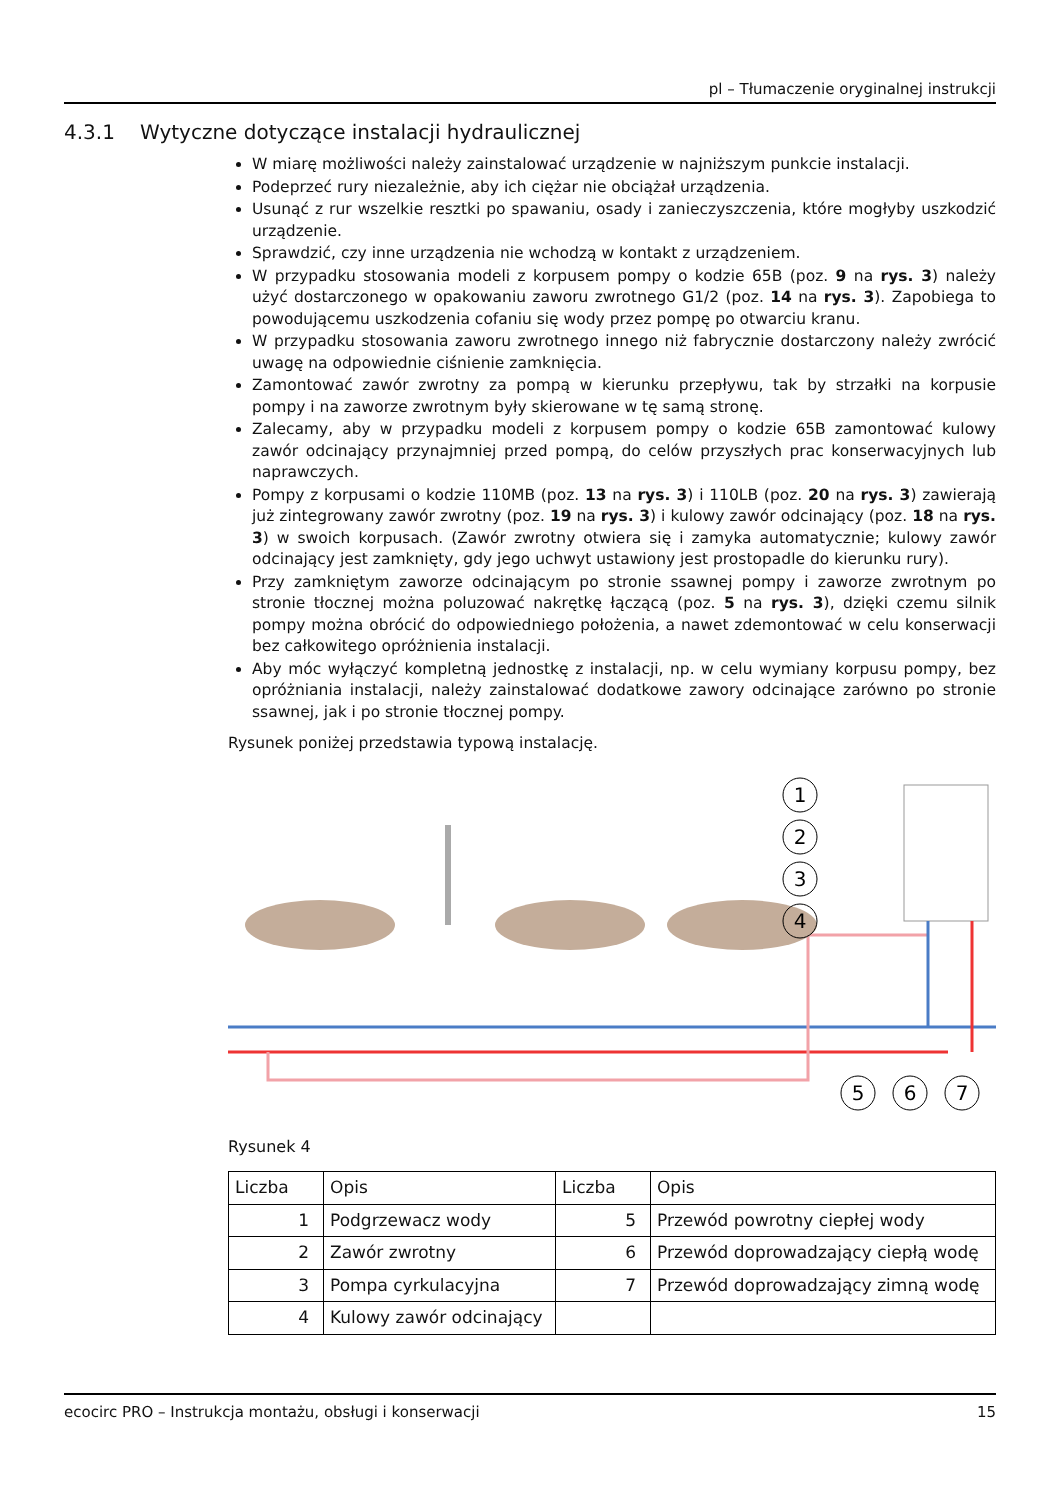pl – Tłumaczenie oryginalnej instrukcji
4.3.1 Wytyczne dotyczące instalacji hydraulicznej
W miarę możliwości należy zainstalować urządzenie w najniższym punkcie instalacji.
Podeprzeć rury niezależnie, aby ich ciężar nie obciążał urządzenia.
Usunąć z rur wszelkie resztki po spawaniu, osady i zanieczyszczenia, które mogłyby uszkodzić urządzenie.
Sprawdzić, czy inne urządzenia nie wchodzą w kontakt z urządzeniem.
W przypadku stosowania modeli z korpusem pompy o kodzie 65B (poz. 9 na rys. 3) należy użyć dostarczonego w opakowaniu zaworu zwrotnego G1/2 (poz. 14 na rys. 3). Zapobiega to powodującemu uszkodzenia cofaniu się wody przez pompę po otwarciu kranu.
W przypadku stosowania zaworu zwrotnego innego niż fabrycznie dostarczony należy zwrócić uwagę na odpowiednie ciśnienie zamknięcia.
Zamontować zawór zwrotny za pompą w kierunku przepływu, tak by strzałki na korpusie pompy i na zaworze zwrotnym były skierowane w tę samą stronę.
Zalecamy, aby w przypadku modeli z korpusem pompy o kodzie 65B zamontować kulowy zawór odcinający przynajmniej przed pompą, do celów przyszłych prac konserwacyjnych lub naprawczych.
Pompy z korpusami o kodzie 110MB (poz. 13 na rys. 3) i 110LB (poz. 20 na rys. 3) zawierają już zintegrowany zawór zwrotny (poz. 19 na rys. 3) i kulowy zawór odcinający (poz. 18 na rys. 3) w swoich korpusach. (Zawór zwrotny otwiera się i zamyka automatycznie; kulowy zawór odcinający jest zamknięty, gdy jego uchwyt ustawiony jest prostopadle do kierunku rury).
Przy zamkniętym zaworze odcinającym po stronie ssawnej pompy i zaworze zwrotnym po stronie tłocznej można poluzować nakrętkę łączącą (poz. 5 na rys. 3), dzięki czemu silnik pompy można obrócić do odpowiedniego położenia, a nawet zdemontować w celu konserwacji bez całkowitego opróżnienia instalacji.
Aby móc wyłączyć kompletną jednostkę z instalacji, np. w celu wymiany korpusu pompy, bez opróżniania instalacji, należy zainstalować dodatkowe zawory odcinające zarówno po stronie ssawnej, jak i po stronie tłocznej pompy.
Rysunek poniżej przedstawia typową instalację.
1
2
3
4
5
6
7
Rysunek 4
| Liczba | Opis | Liczba | Opis |
| --- | --- | --- | --- |
| 1 | Podgrzewacz wody | 5 | Przewód powrotny ciepłej wody |
| 2 | Zawór zwrotny | 6 | Przewód doprowadzający ciepłą wodę |
| 3 | Pompa cyrkulacyjna | 7 | Przewód doprowadzający zimną wodę |
| 4 | Kulowy zawór odcinający | | |
ecocirc PRO – Instrukcja montażu, obsługi i konserwacji 15